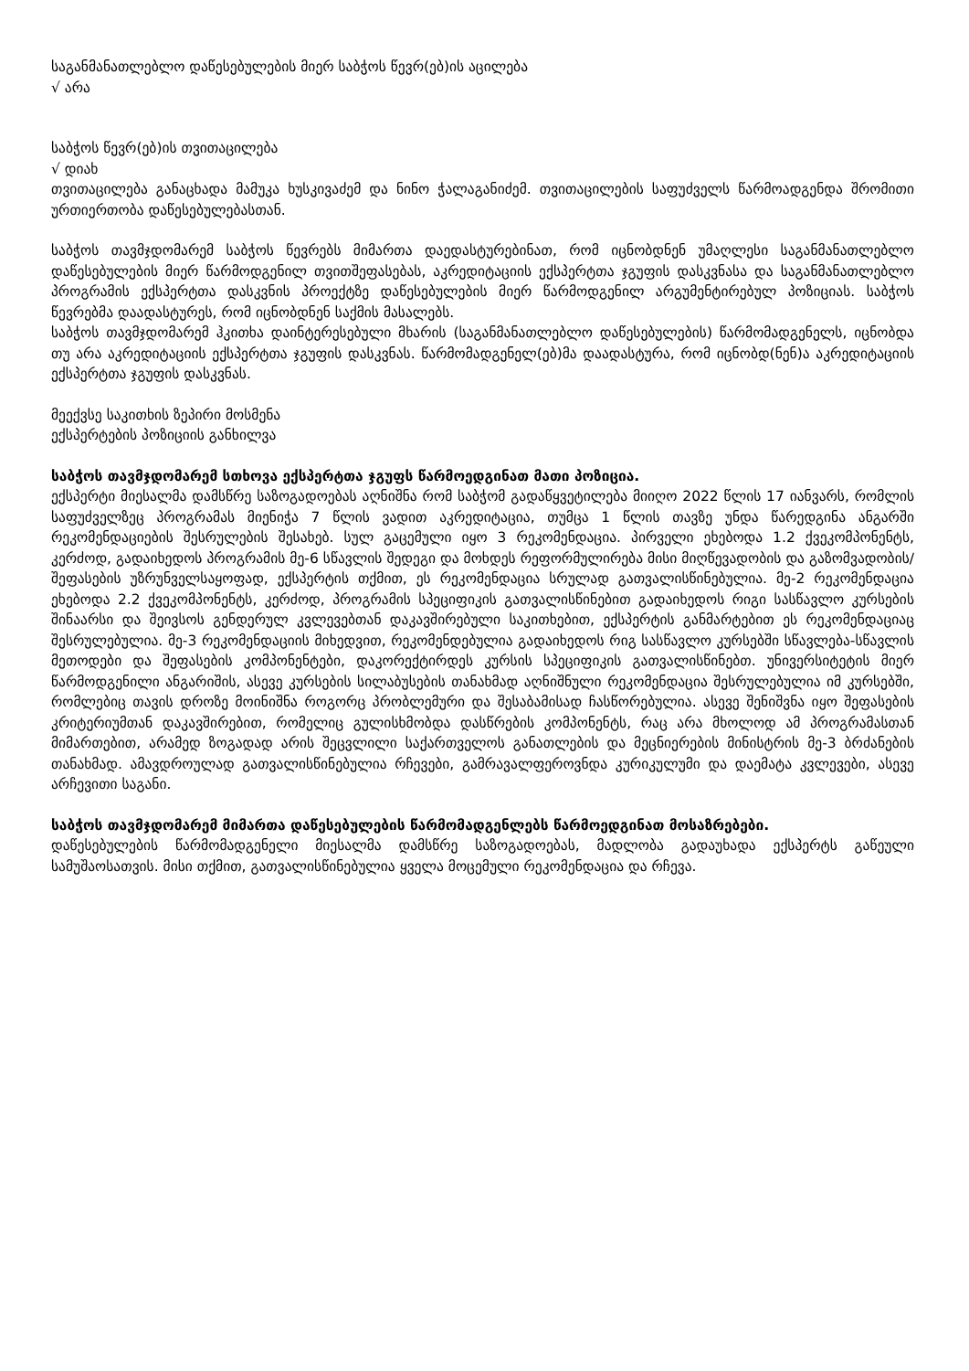საგანმანათლებლო დაწესებულების მიერ საბჭოს წევრ(ებ)ის აცილება
√ არა
საბჭოს წევრ(ებ)ის თვითაცილება
√ დიახ
თვითაცილება განაცხადა მამუკა ხუსკივაძემ და ნინო ჭალაგანიძემ. თვითაცილების საფუძველს წარმოადგენდა შრომითი ურთიერთობა დაწესებულებასთან.
საბჭოს თავმჯდომარემ საბჭოს წევრებს მიმართა დაედასტურებინათ, რომ იცნობდნენ უმაღლესი საგანმანათლებლო დაწესებულების მიერ წარმოდგენილ თვითშეფასებას, აკრედიტაციის ექსპერტთა ჯგუფის დასკვნასა და საგანმანათლებლო პროგრამის ექსპერტთა დასკვნის პროექტზე დაწესებულების მიერ წარმოდგენილ არგუმენტირებულ პოზიციას. საბჭოს წევრებმა დაადასტურეს, რომ იცნობდნენ საქმის მასალებს.
საბჭოს თავმჯდომარემ ჰკითხა დაინტერესებული მხარის (საგანმანათლებლო დაწესებულების) წარმომადგენელს, იცნობდა თუ არა აკრედიტაციის ექსპერტთა ჯგუფის დასკვნას. წარმომადგენელ(ებ)მა დაადასტურა, რომ იცნობდ(ნენ)ა აკრედიტაციის ექსპერტთა ჯგუფის დასკვნას.
მეექვსე საკითხის ზეპირი მოსმენა
ექსპერტების პოზიციის განხილვა
საბჭოს თავმჯდომარემ სთხოვა ექსპერტთა ჯგუფს წარმოედგინათ მათი პოზიცია.
ექსპერტი მიესალმა დამსწრე საზოგადოებას აღნიშნა რომ საბჭომ გადაწყვეტილება მიიღო 2022 წლის 17 იანვარს, რომლის საფუძველზეც პროგრამას მიენიჭა 7 წლის ვადით აკრედიტაცია, თუმცა 1 წლის თავზე უნდა წარედგინა ანგარში რეკომენდაციების შესრულების შესახებ. სულ გაცემული იყო 3 რეკომენდაცია. პირველი ეხებოდა 1.2 ქვეკომპონენტს, კერძოდ, გადაიხედოს პროგრამის მე-6 სწავლის შედეგი და მოხდეს რეფორმულირება მისი მიღწევადობის და გაზომვადობის/შეფასების უზრუნველსაყოფად, ექსპერტის თქმით, ეს რეკომენდაცია სრულად გათვალისწინებულია. მე-2 რეკომენდაცია ეხებოდა 2.2 ქვეკომპონენტს, კერძოდ, პროგრამის სპეციფიკის გათვალისწინებით გადაიხედოს რიგი სასწავლო კურსების შინაარსი და შეივსოს გენდერულ კვლევებთან დაკავშირებული საკითხებით, ექსპერტის განმარტებით ეს რეკომენდაციაც შესრულებულია. მე-3 რეკომენდაციის მიხედვით, რეკომენდებულია გადაიხედოს რიგ სასწავლო კურსებში სწავლება-სწავლის მეთოდები და შეფასების კომპონენტები, დაკორექტირდეს კურსის სპეციფიკის გათვალისწინებთ. უნივერსიტეტის მიერ წარმოდგენილი ანგარიშის, ასევე კურსების სილაბუსების თანახმად აღნიშნული რეკომენდაცია შესრულებულია იმ კურსებში, რომლებიც თავის დროზე მოინიშნა როგორც პრობლემური და შესაბამისად ჩასწორებულია. ასევე შენიშვნა იყო შეფასების კრიტერიუმთან დაკავშირებით, რომელიც გულისხმობდა დასწრების კომპონენტს, რაც არა მხოლოდ ამ პროგრამასთან მიმართებით, არამედ ზოგადად არის შეცვლილი საქართველოს განათლების და მეცნიერების მინისტრის მე-3 ბრძანების თანახმად. ამავდროულად გათვალისწინებულია რჩევები, გამრავალფეროვნდა კურიკულუმი და დაემატა კვლევები, ასევე არჩევითი საგანი.
საბჭოს თავმჯდომარემ მიმართა დაწესებულების წარმომადგენლებს წარმოედგინათ მოსაზრებები.
დაწესებულების წარმომადგენელი მიესალმა დამსწრე საზოგადოებას, მადლობა გადაუხადა ექსპერტს გაწეული სამუშაოსათვის. მისი თქმით, გათვალისწინებულია ყველა მოცემული რეკომენდაცია და რჩევა.